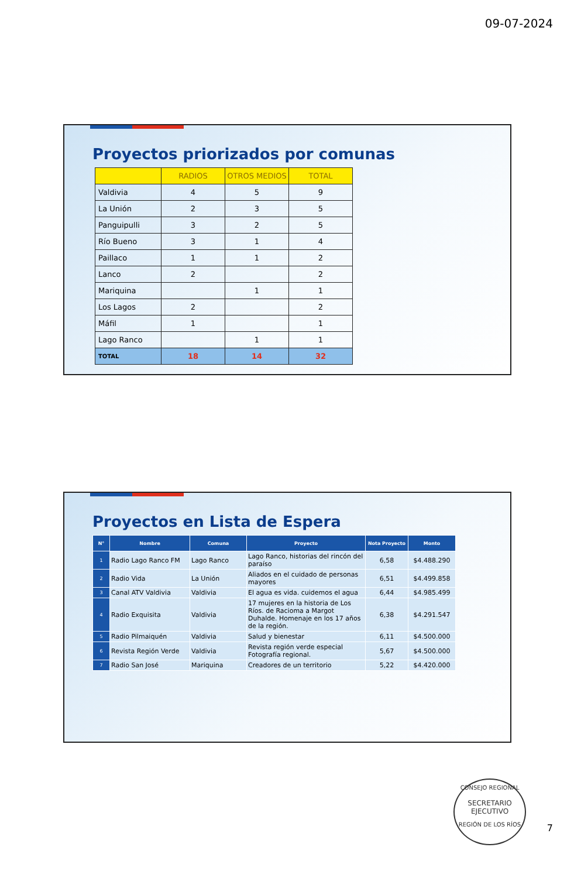09-07-2024
Proyectos priorizados por comunas
| | RADIOS | OTROS MEDIOS | TOTAL |
| --- | --- | --- | --- |
| Valdivia | 4 | 5 | 9 |
| La Unión | 2 | 3 | 5 |
| Panguipulli | 3 | 2 | 5 |
| Río Bueno | 3 | 1 | 4 |
| Paillaco | 1 | 1 | 2 |
| Lanco | 2 | | 2 |
| Mariquina | | 1 | 1 |
| Los Lagos | 2 | | 2 |
| Máfil | 1 | | 1 |
| Lago Ranco | | 1 | 1 |
| TOTAL | 18 | 14 | 32 |
Proyectos en Lista de Espera
| N° | Nombre | Comuna | Proyecto | Nota Proyecto | Monto |
| --- | --- | --- | --- | --- | --- |
| 1 | Radio Lago Ranco FM | Lago Ranco | Lago Ranco, historias del rincón del paraíso | 6,58 | $4.488.290 |
| 2 | Radio Vida | La Unión | Aliados en el cuidado de personas mayores | 6,51 | $4.499.858 |
| 3 | Canal ATV Valdivia | Valdivia | El agua es vida. cuidemos el agua | 6,44 | $4.985.499 |
| 4 | Radio Exquisita | Valdivia | 17 mujeres en la historia de Los Ríos. de Racioma a Margot Duhalde. Homenaje en los 17 años de la región. | 6,38 | $4.291.547 |
| 5 | Radio Pilmaiquén | Valdivia | Salud y bienestar | 6,11 | $4.500.000 |
| 6 | Revista Región Verde | Valdivia | Revista región verde especial Fotografía regional. | 5,67 | $4.500.000 |
| 7 | Radio San José | Mariquina | Creadores de un territorio | 5,22 | $4.420.000 |
CONSEJO REGIONAL
SECRETARIO
EJECUTIVO
REGIÓN DE LOS RÍOS
7